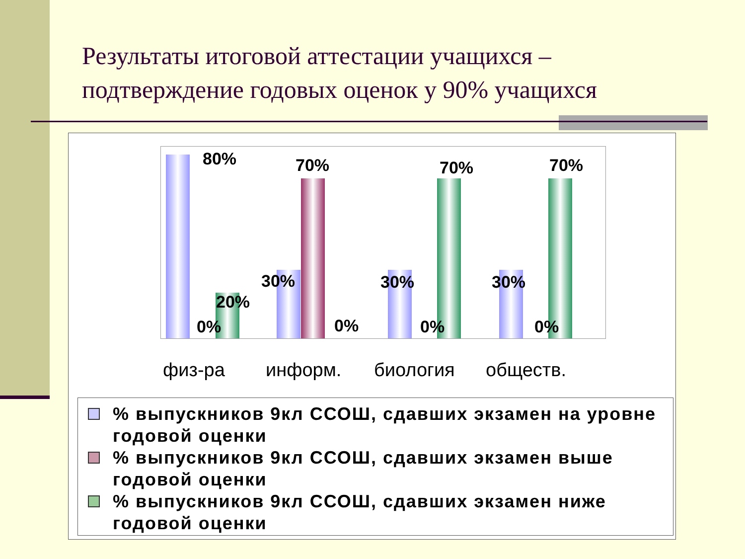Результаты итоговой аттестации учащихся –
подтверждение годовых оценок у 90% учащихся
80%
0%
20%
30%
70%
0%
30%
70%
0%
30%
70%
0%
физ-ра информ. биология обществ.
% выпускников 9кл ССОШ, сдавших экзамен на уровне годовой оценки
% выпускников 9кл ССОШ, сдавших экзамен выше годовой оценки
% выпускников 9кл ССОШ, сдавших экзамен ниже годовой оценки